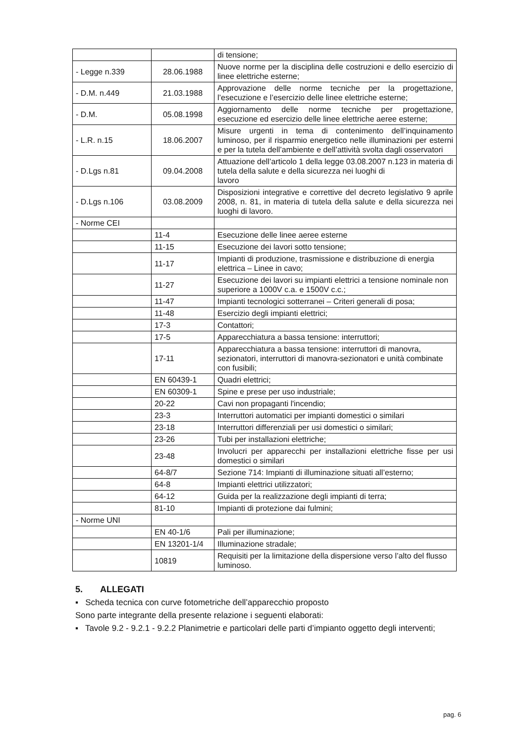| | | di tensione; |
| - Legge n.339 | 28.06.1988 | Nuove norme per la disciplina delle costruzioni e dello esercizio di linee elettriche esterne; |
| - D.M. n.449 | 21.03.1988 | Approvazione delle norme tecniche per la progettazione, l’esecuzione e l’esercizio delle linee elettriche esterne; |
| - D.M. | 05.08.1998 | Aggiornamento delle norme tecniche per progettazione, esecuzione ed esercizio delle linee elettriche aeree esterne; |
| - L.R. n.15 | 18.06.2007 | Misure urgenti in tema di contenimento dell’inquinamento luminoso, per il risparmio energetico nelle illuminazioni per esterni e per la tutela dell’ambiente e dell’attività svolta dagli osservatori |
| - D.Lgs n.81 | 09.04.2008 | Attuazione dell’articolo 1 della legge 03.08.2007 n.123 in materia di tutela della salute e della sicurezza nei luoghi di lavoro |
| - D.Lgs n.106 | 03.08.2009 | Disposizioni integrative e correttive del decreto legislativo 9 aprile 2008, n. 81, in materia di tutela della salute e della sicurezza nei luoghi di lavoro. |
| - Norme CEI | | |
| | 11-4 | Esecuzione delle linee aeree esterne |
| | 11-15 | Esecuzione dei lavori sotto tensione; |
| | 11-17 | Impianti di produzione, trasmissione e distribuzione di energia elettrica – Linee in cavo; |
| | 11-27 | Esecuzione dei lavori su impianti elettrici a tensione nominale non superiore a 1000V c.a. e 1500V c.c.; |
| | 11-47 | Impianti tecnologici sotterranei – Criteri generali di posa; |
| | 11-48 | Esercizio degli impianti elettrici; |
| | 17-3 | Contattori; |
| | 17-5 | Apparecchiatura a bassa tensione: interruttori; |
| | 17-11 | Apparecchiatura a bassa tensione: interruttori di manovra, sezionatori, interruttori di manovra-sezionatori e unità combinate con fusibili; |
| | EN 60439-1 | Quadri elettrici; |
| | EN 60309-1 | Spine e prese per uso industriale; |
| | 20-22 | Cavi non propaganti l'incendio; |
| | 23-3 | Interruttori automatici per impianti domestici o similari |
| | 23-18 | Interruttori differenziali per usi domestici o similari; |
| | 23-26 | Tubi per installazioni elettriche; |
| | 23-48 | Involucri per apparecchi per installazioni elettriche fisse per usi domestici o similari |
| | 64-8/7 | Sezione 714: Impianti di illuminazione situati all’esterno; |
| | 64-8 | Impianti elettrici utilizzatori; |
| | 64-12 | Guida per la realizzazione degli impianti di terra; |
| | 81-10 | Impianti di protezione dai fulmini; |
| - Norme UNI | | |
| | EN 40-1/6 | Pali per illuminazione; |
| | EN 13201-1/4 | Illuminazione stradale; |
| | 10819 | Requisiti per la limitazione della dispersione verso l’alto del flusso luminoso. |
5. ALLEGATI
▪ Scheda tecnica con curve fotometriche dell’apparecchio proposto
Sono parte integrante della presente relazione i seguenti elaborati:
▪ Tavole 9.2 - 9.2.1 - 9.2.2 Planimetrie e particolari delle parti d’impianto oggetto degli interventi;
pag. 6